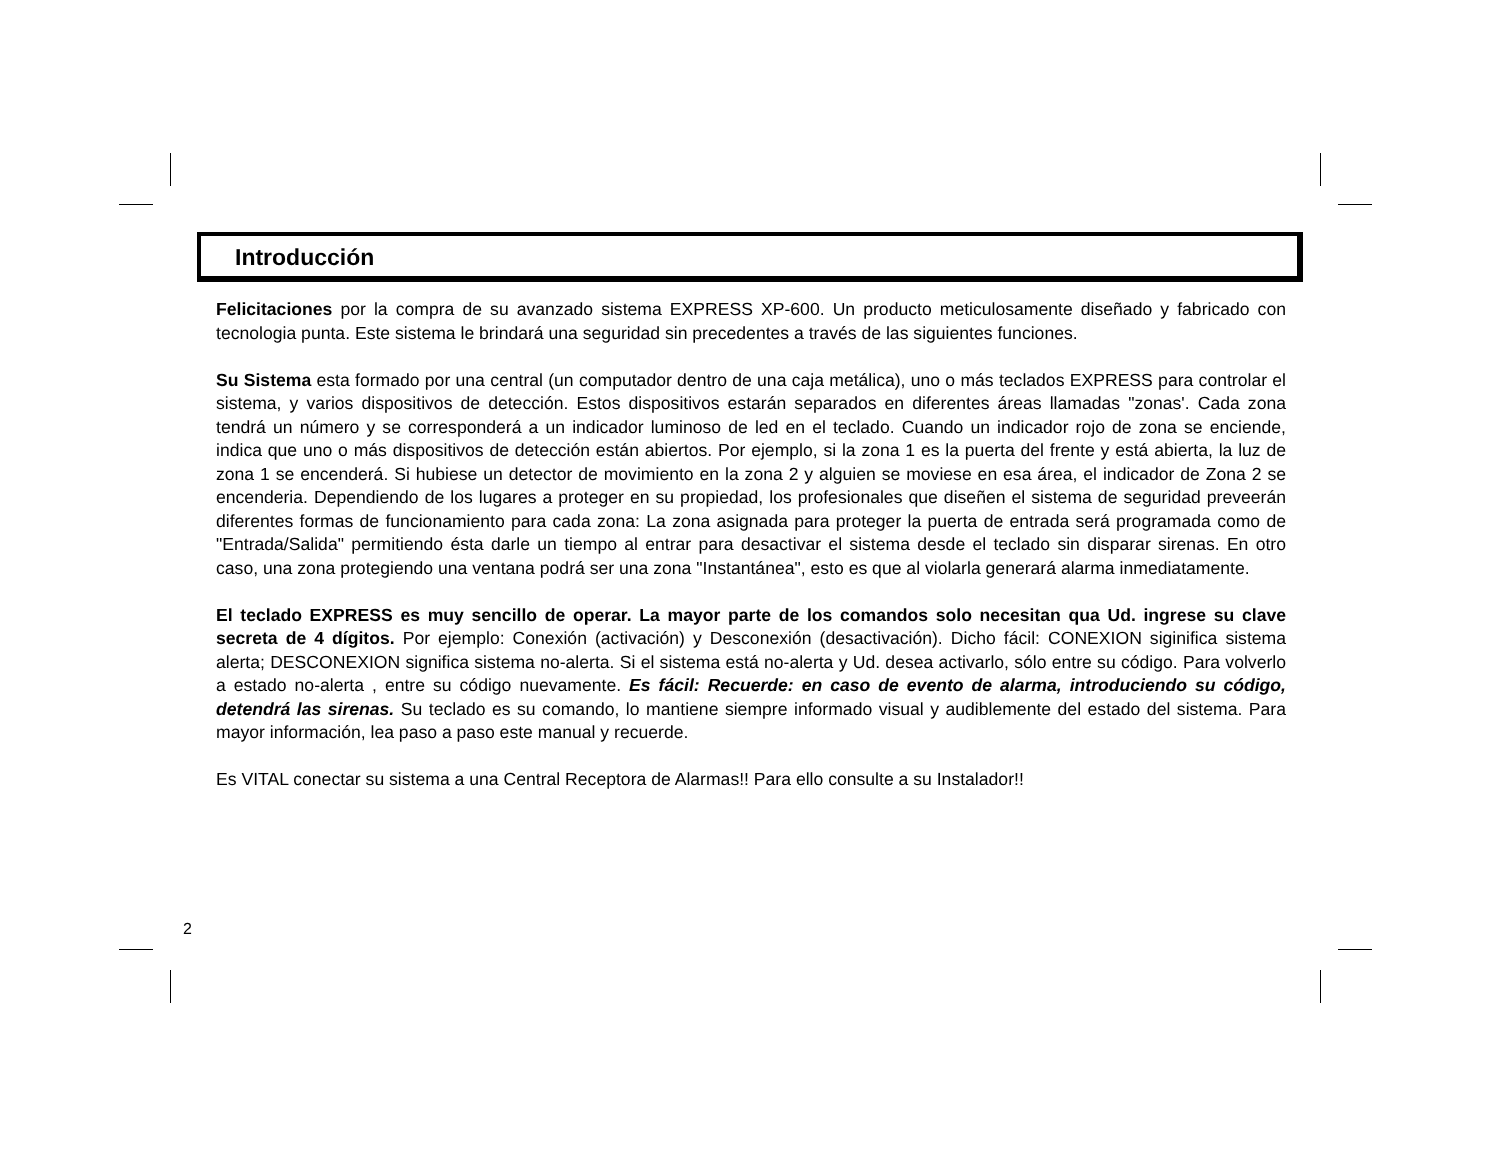Introducción
Felicitaciones por la compra de su avanzado sistema EXPRESS XP-600. Un producto meticulosamente diseñado y fabricado con tecnologia punta. Este sistema le brindará una seguridad sin precedentes a través de las siguientes funciones.
Su Sistema esta formado por una central (un computador dentro de una caja metálica), uno o más teclados EXPRESS para controlar el sistema, y varios dispositivos de detección. Estos dispositivos estarán separados en diferentes áreas llamadas "zonas'. Cada zona tendrá un número y se corresponderá a un indicador luminoso de led en el teclado. Cuando un indicador rojo de zona se enciende, indica que uno o más dispositivos de detección están abiertos. Por ejemplo, si la zona 1 es la puerta del frente y está abierta, la luz de zona 1 se encenderá. Si hubiese un detector de movimiento en la zona 2 y alguien se moviese en esa área, el indicador de Zona 2 se encenderia. Dependiendo de los lugares a proteger en su propiedad, los profesionales que diseñen el sistema de seguridad preveerán diferentes formas de funcionamiento para cada zona: La zona asignada para proteger la puerta de entrada será programada como de "Entrada/Salida" permitiendo ésta darle un tiempo al entrar para desactivar el sistema desde el teclado sin disparar sirenas. En otro caso, una zona protegiendo una ventana podrá ser una zona "Instantánea", esto es que al violarla generará alarma inmediatamente.
El teclado EXPRESS es muy sencillo de operar. La mayor parte de los comandos solo necesitan qua Ud. ingrese su clave secreta de 4 dígitos. Por ejemplo: Conexión (activación) y Desconexión (desactivación). Dicho fácil: CONEXION siginifica sistema alerta; DESCONEXION significa sistema no-alerta. Si el sistema está no-alerta y Ud. desea activarlo, sólo entre su código. Para volverlo a estado no-alerta , entre su código nuevamente. Es fácil: Recuerde: en caso de evento de alarma, introduciendo su código, detendrá las sirenas. Su teclado es su comando, lo mantiene siempre informado visual y audiblemente del estado del sistema. Para mayor información, lea paso a paso este manual y recuerde.
Es VITAL conectar su sistema a una Central Receptora de Alarmas!! Para ello consulte a su Instalador!!
2